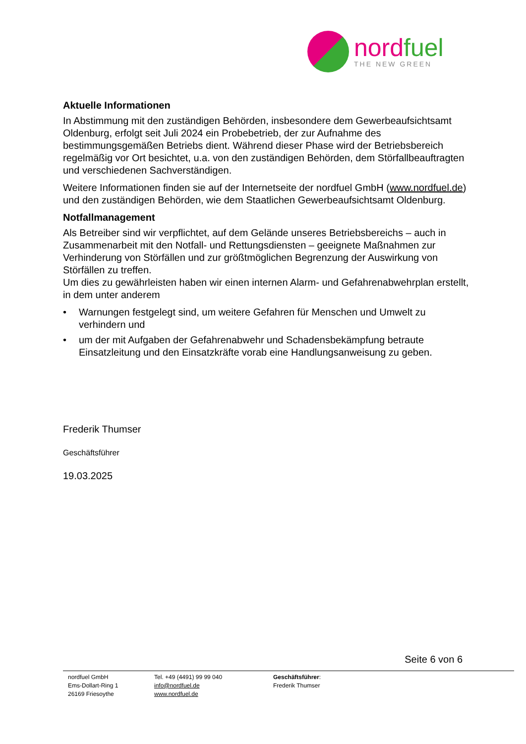nordfuel
THE NEW GREEN
Aktuelle Informationen
In Abstimmung mit den zuständigen Behörden, insbesondere dem Gewerbeaufsichtsamt Oldenburg, erfolgt seit Juli 2024 ein Probebetrieb, der zur Aufnahme des bestimmungsgemäßen Betriebs dient. Während dieser Phase wird der Betriebsbereich regelmäßig vor Ort besichtet, u.a. von den zuständigen Behörden, dem Störfallbeauftragten und verschiedenen Sachverständigen.
Weitere Informationen finden sie auf der Internetseite der nordfuel GmbH (www.nordfuel.de) und den zuständigen Behörden, wie dem Staatlichen Gewerbeaufsichtsamt Oldenburg.
Notfallmanagement
Als Betreiber sind wir verpflichtet, auf dem Gelände unseres Betriebsbereichs – auch in Zusammenarbeit mit den Notfall- und Rettungsdiensten – geeignete Maßnahmen zur Verhinderung von Störfällen und zur größtmöglichen Begrenzung der Auswirkung von Störfällen zu treffen.
Um dies zu gewährleisten haben wir einen internen Alarm- und Gefahrenabwehrplan erstellt, in dem unter anderem
• Warnungen festgelegt sind, um weitere Gefahren für Menschen und Umwelt zu verhindern und
• um der mit Aufgaben der Gefahrenabwehr und Schadensbekämpfung betraute Einsatzleitung und den Einsatzkräfte vorab eine Handlungsanweisung zu geben.
Frederik Thumser
Geschäftsführer
19.03.2025
Seite 6 von 6
nordfuel GmbH
Ems-Dollart-Ring 1
26169 Friesoythe
Tel. +49 (4491) 99 99 040
info@nordfuel.de
www.nordfuel.de
Geschäftsführer:
Frederik Thumser